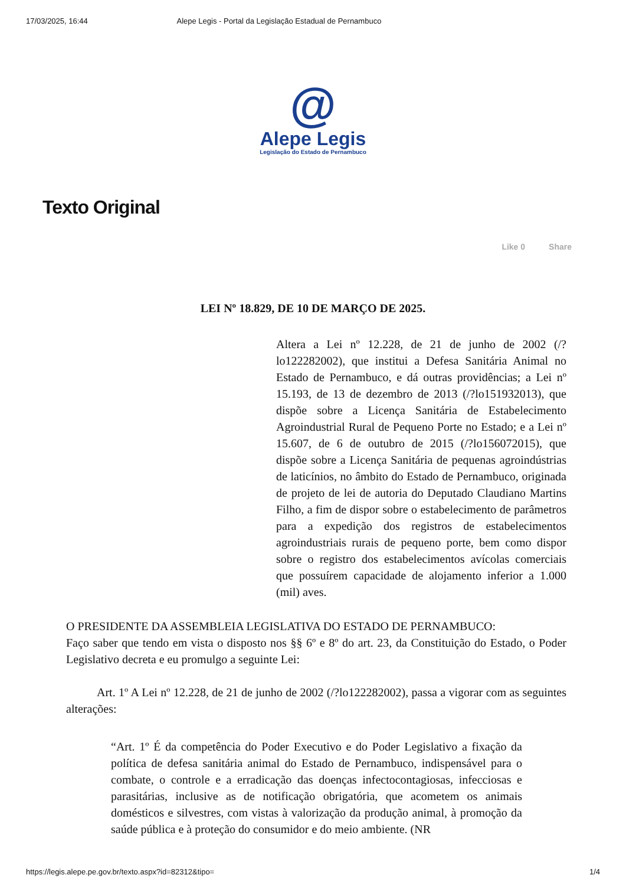17/03/2025, 16:44 Alepe Legis - Portal da Legislação Estadual de Pernambuco
@
Alepe Legis
Legislação do Estado de Pernambuco
Texto Original
Like 0 Share
LEI Nº 18.829, DE 10 DE MARÇO DE 2025.
Altera a Lei nº 12.228, de 21 de junho de 2002 (/?lo122282002), que institui a Defesa Sanitária Animal no Estado de Pernambuco, e dá outras providências; a Lei nº 15.193, de 13 de dezembro de 2013 (/?lo151932013), que dispõe sobre a Licença Sanitária de Estabelecimento Agroindustrial Rural de Pequeno Porte no Estado; e a Lei nº 15.607, de 6 de outubro de 2015 (/?lo156072015), que dispõe sobre a Licença Sanitária de pequenas agroindústrias de laticínios, no âmbito do Estado de Pernambuco, originada de projeto de lei de autoria do Deputado Claudiano Martins Filho, a fim de dispor sobre o estabelecimento de parâmetros para a expedição dos registros de estabelecimentos agroindustriais rurais de pequeno porte, bem como dispor sobre o registro dos estabelecimentos avícolas comerciais que possuírem capacidade de alojamento inferior a 1.000 (mil) aves.
O PRESIDENTE DA ASSEMBLEIA LEGISLATIVA DO ESTADO DE PERNAMBUCO:
Faço saber que tendo em vista o disposto nos §§ 6º e 8º do art. 23, da Constituição do Estado, o Poder Legislativo decreta e eu promulgo a seguinte Lei:
Art. 1º A Lei nº 12.228, de 21 de junho de 2002 (/?lo122282002), passa a vigorar com as seguintes alterações:
“Art. 1º É da competência do Poder Executivo e do Poder Legislativo a fixação da política de defesa sanitária animal do Estado de Pernambuco, indispensável para o combate, o controle e a erradicação das doenças infectocontagiosas, infecciosas e parasitárias, inclusive as de notificação obrigatória, que acometem os animais domésticos e silvestres, com vistas à valorização da produção animal, à promoção da saúde pública e à proteção do consumidor e do meio ambiente. (NR
https://legis.alepe.pe.gov.br/texto.aspx?id=82312&tipo= 1/4